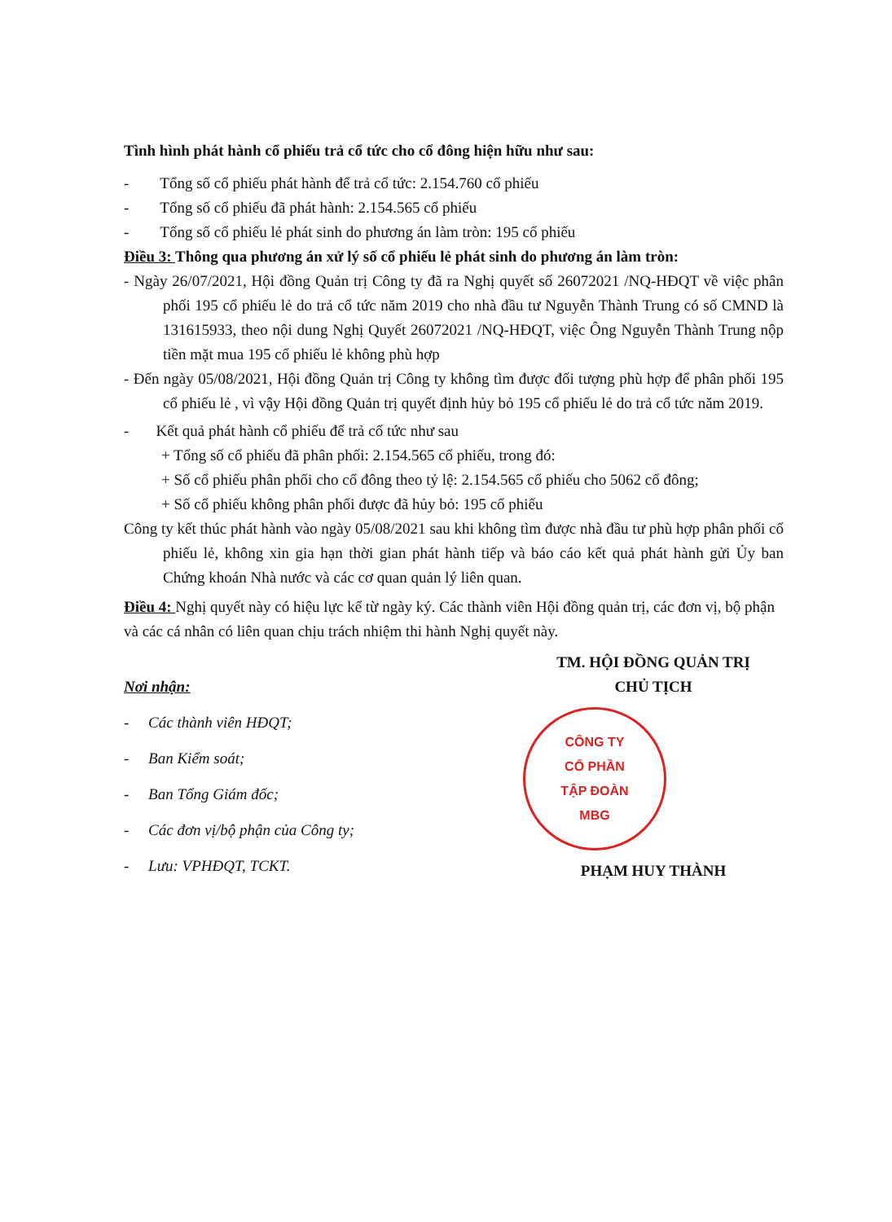Tình hình phát hành cổ phiếu trả cổ tức cho cổ đông hiện hữu như sau:
- Tổng số cổ phiếu phát hành để trả cổ tức: 2.154.760 cổ phiếu
- Tổng số cổ phiếu đã phát hành: 2.154.565 cổ phiếu
- Tổng số cổ phiếu lẻ phát sinh do phương án làm tròn: 195 cổ phiếu
Điều 3: Thông qua phương án xử lý số cổ phiếu lẻ phát sinh do phương án làm tròn:
- Ngày 26/07/2021, Hội đồng Quản trị Công ty đã ra Nghị quyết số 26072021 /NQ-HĐQT về việc phân phối 195 cổ phiếu lẻ do trả cổ tức năm 2019 cho nhà đầu tư Nguyễn Thành Trung có số CMND là 131615933, theo nội dung Nghị Quyết 26072021 /NQ-HĐQT, việc Ông Nguyễn Thành Trung nộp tiền mặt mua 195 cổ phiếu lẻ không phù hợp
- Đến ngày 05/08/2021, Hội đồng Quản trị Công ty không tìm được đối tượng phù hợp để phân phối 195 cổ phiếu lẻ , vì vậy Hội đồng Quản trị quyết định hủy bỏ 195 cổ phiếu lẻ do trả cổ tức năm 2019.
- Kết quả phát hành cổ phiếu để trả cổ tức như sau
+ Tổng số cổ phiếu đã phân phối: 2.154.565 cổ phiếu, trong đó:
+ Số cổ phiếu phân phối cho cổ đông theo tỷ lệ: 2.154.565 cổ phiếu cho 5062 cổ đông;
+ Số cổ phiếu không phân phối được đã hủy bỏ: 195 cổ phiếu
Công ty kết thúc phát hành vào ngày 05/08/2021 sau khi không tìm được nhà đầu tư phù hợp phân phối cổ phiếu lẻ, không xin gia hạn thời gian phát hành tiếp và báo cáo kết quả phát hành gửi Ủy ban Chứng khoán Nhà nước và các cơ quan quản lý liên quan.
Điều 4: Nghị quyết này có hiệu lực kể từ ngày ký. Các thành viên Hội đồng quản trị, các đơn vị, bộ phận và các cá nhân có liên quan chịu trách nhiệm thi hành Nghị quyết này.
Nơi nhận:
- Các thành viên HĐQT;
- Ban Kiểm soát;
- Ban Tổng Giám đốc;
- Các đơn vị/bộ phận của Công ty;
- Lưu: VPHĐQT, TCKT.
TM. HỘI ĐỒNG QUẢN TRỊ
CHỦ TỊCH
CÔNG TY
CỔ PHẦN
TẬP ĐOÀN
MBG
PHẠM HUY THÀNH